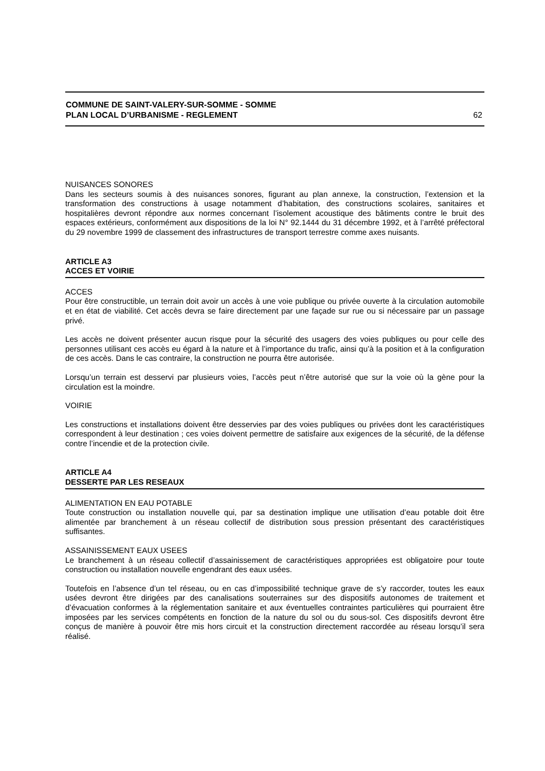COMMUNE DE SAINT-VALERY-SUR-SOMME - SOMME
PLAN LOCAL D’URBANISME - REGLEMENT
62
NUISANCES SONORES
Dans les secteurs soumis à des nuisances sonores, figurant au plan annexe, la construction, l’extension et la transformation des constructions à usage notamment d’habitation, des constructions scolaires, sanitaires et hospitalières devront répondre aux normes concernant l’isolement acoustique des bâtiments contre le bruit des espaces extérieurs, conformément aux dispositions de la loi N° 92.1444 du 31 décembre 1992, et à l’arrêté préfectoral du 29 novembre 1999 de classement des infrastructures de transport terrestre comme axes nuisants.
ARTICLE A3
ACCES ET VOIRIE
ACCES
Pour être constructible, un terrain doit avoir un accès à une voie publique ou privée ouverte à la circulation automobile et en état de viabilité. Cet accès devra se faire directement par une façade sur rue ou si nécessaire par un passage privé.
Les accès ne doivent présenter aucun risque pour la sécurité des usagers des voies publiques ou pour celle des personnes utilisant ces accès eu égard à la nature et à l’importance du trafic, ainsi qu’à la position et à la configuration de ces accès. Dans le cas contraire, la construction ne pourra être autorisée.
Lorsqu’un terrain est desservi par plusieurs voies, l’accès peut n’être autorisé que sur la voie où la gène pour la circulation est la moindre.
VOIRIE
Les constructions et installations doivent être desservies par des voies publiques ou privées dont les caractéristiques correspondent à leur destination ; ces voies doivent permettre de satisfaire aux exigences de la sécurité, de la défense contre l’incendie et de la protection civile.
ARTICLE A4
DESSERTE PAR LES RESEAUX
ALIMENTATION EN EAU POTABLE
Toute construction ou installation nouvelle qui, par sa destination implique une utilisation d’eau potable doit être alimentée par branchement à un réseau collectif de distribution sous pression présentant des caractéristiques suffisantes.
ASSAINISSEMENT EAUX USEES
Le branchement à un réseau collectif d’assainissement de caractéristiques appropriées est obligatoire pour toute construction ou installation nouvelle engendrant des eaux usées.
Toutefois en l’absence d’un tel réseau, ou en cas d’impossibilité technique grave de s’y raccorder, toutes les eaux usées devront être dirigées par des canalisations souterraines sur des dispositifs autonomes de traitement et d’évacuation conformes à la réglementation sanitaire et aux éventuelles contraintes particulières qui pourraient être imposées par les services compétents en fonction de la nature du sol ou du sous-sol. Ces dispositifs devront être conçus de manière à pouvoir être mis hors circuit et la construction directement raccordée au réseau lorsqu’il sera réalisé.